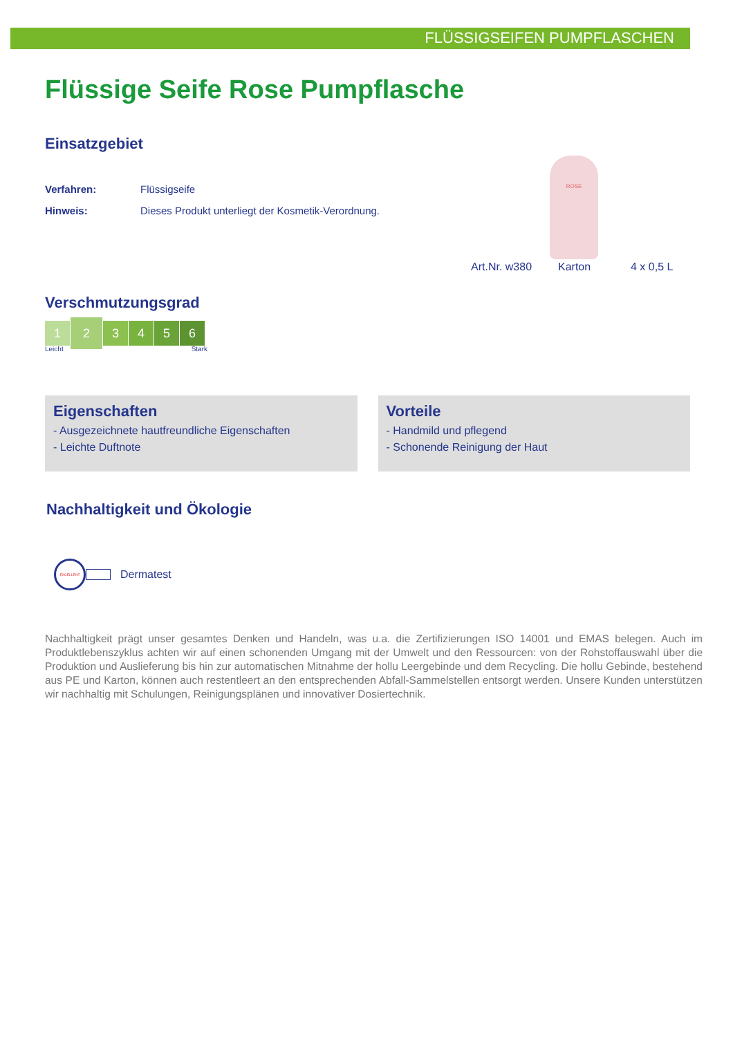FLÜSSIGSEIFEN PUMPFLASCHEN
Flüssige Seife Rose Pumpflasche
Einsatzgebiet
ROSE
Verfahren: Flüssigseife
Hinweis: Dieses Produkt unterliegt der Kosmetik-Verordnung.
Art.Nr. w380 Karton 4 x 0,5 L
Verschmutzungsgrad
123456
Leicht Stark
Eigenschaften
- Ausgezeichnete hautfreundliche Eigenschaften
- Leichte Duftnote
Vorteile
- Handmild und pflegend
- Schonende Reinigung der Haut
Nachhaltigkeit und Ökologie
EXCELLENT
Dermatest
Nachhaltigkeit prägt unser gesamtes Denken und Handeln, was u.a. die Zertifizierungen ISO 14001 und EMAS belegen. Auch im Produktlebenszyklus achten wir auf einen schonenden Umgang mit der Umwelt und den Ressourcen: von der Rohstoffauswahl über die Produktion und Auslieferung bis hin zur automatischen Mitnahme der hollu Leergebinde und dem Recycling. Die hollu Gebinde, bestehend aus PE und Karton, können auch restentleert an den entsprechenden Abfall-Sammelstellen entsorgt werden. Unsere Kunden unterstützen wir nachhaltig mit Schulungen, Reinigungsplänen und innovativer Dosiertechnik.